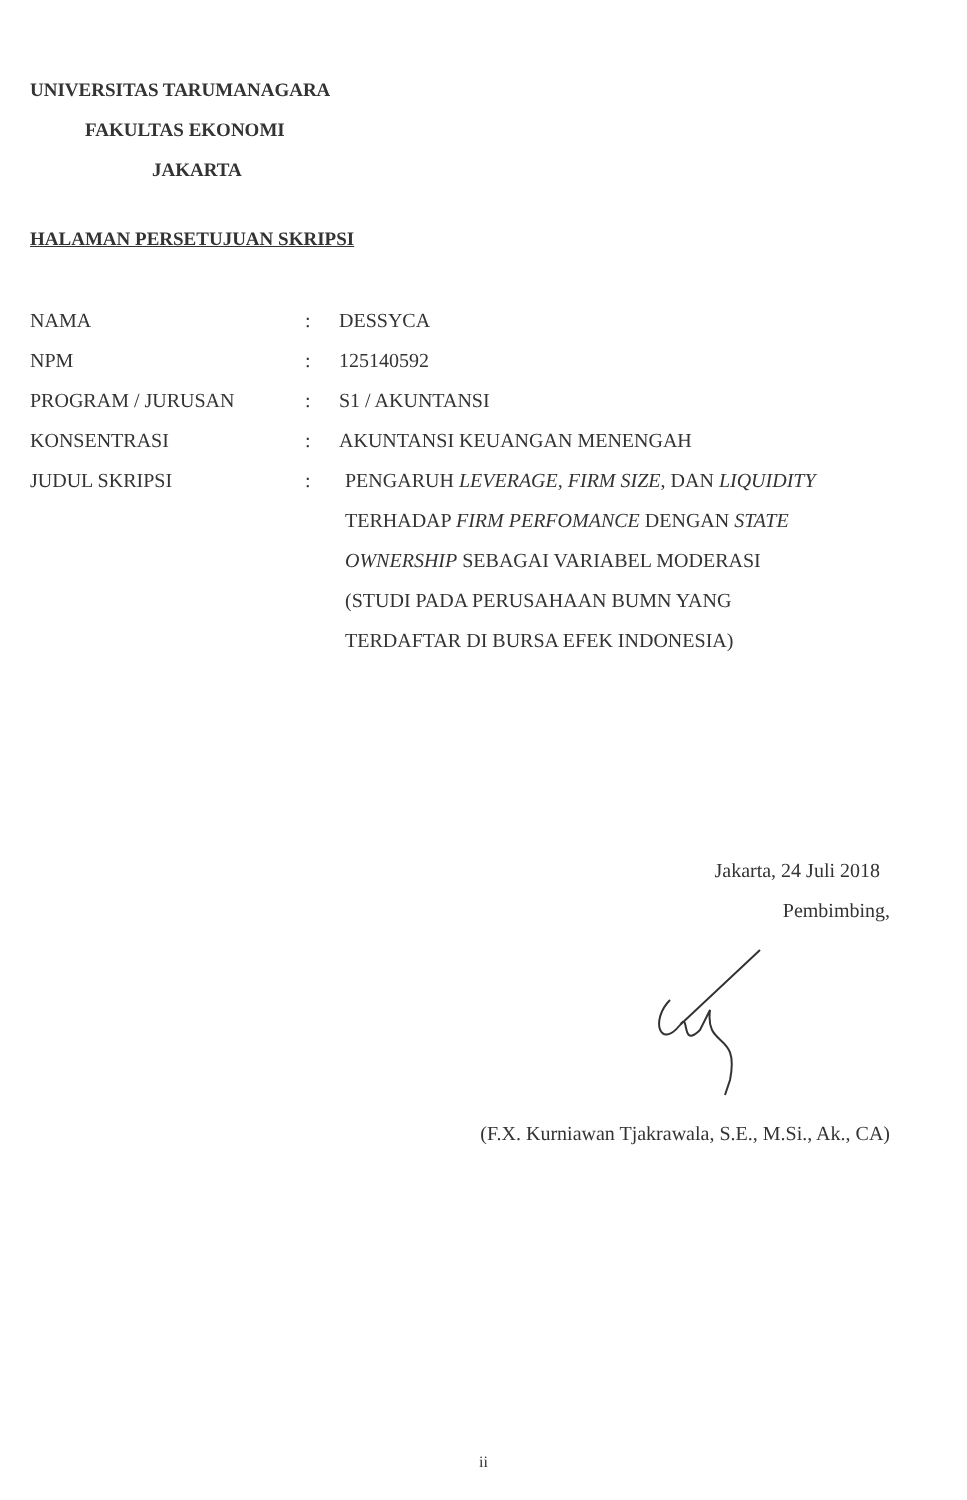UNIVERSITAS TARUMANAGARA
FAKULTAS EKONOMI
JAKARTA
HALAMAN PERSETUJUAN SKRIPSI
| NAMA | : | DESSYCA |
| NPM | : | 125140592 |
| PROGRAM / JURUSAN | : | S1 / AKUNTANSI |
| KONSENTRASI | : | AKUNTANSI KEUANGAN MENENGAH |
| JUDUL SKRIPSI | : | PENGARUH LEVERAGE, FIRM SIZE , DAN LIQUIDITY TERHADAP FIRM PERFOMANCE DENGAN STATE OWNERSHIP SEBAGAI VARIABEL MODERASI (STUDI PADA PERUSAHAAN BUMN YANG TERDAFTAR DI BURSA EFEK INDONESIA) |
Jakarta, 24 Juli 2018
Pembimbing,
(F.X. Kurniawan Tjakrawala, S.E., M.Si., Ak., CA)
ii